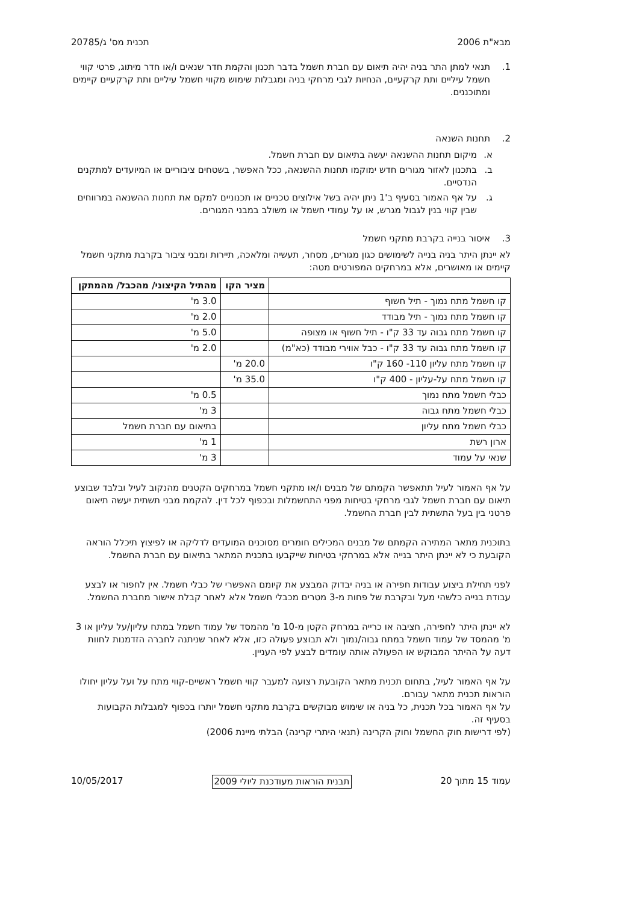מבא"ת 2006 תכנית מס' ג/20785
1. תנאי למתן התר בניה יהיה תיאום עם חברת חשמל בדבר תכנון והקמת חדר שנאים ו/או חדר מיתוג, פרטי קווי חשמל עיליים ותת קרקעיים, הנחיות לגבי מרחקי בניה ומגבלות שימוש מקווי חשמל עיליים ותת קרקעיים קיימים ומתוכננים.
2. תחנות השנאה
א. מיקום תחנות ההשנאה יעשה בתיאום עם חברת חשמל.
ב. בתכנון לאזור מגורים חדש ימוקמו תחנות ההשנאה, ככל האפשר, בשטחים ציבוריים או המיועדים למתקנים הנדסיים.
ג. על אף האמור בסעיף ב'1 ניתן יהיה בשל אילוצים טכניים או תכנוניים למקם את תחנות ההשנאה במרווחים שבין קווי בנין לגבול מגרש, או על עמודי חשמל או משולב במבני המגורים.
3. איסור בנייה בקרבת מתקני חשמל
לא יינתן היתר בניה בנייה לשימושים כגון מגורים, מסחר, תעשיה ומלאכה, תיירות ומבני ציבור בקרבת מתקני חשמל קיימים או מאושרים, אלא במרחקים המפורטים מטה:
| | מציר הקו | מהתיל הקיצוני/ מהכבל/ מהמתקן |
| --- | --- | --- |
| קו חשמל מתח נמוך - תיל חשוף | | 3.0 מ' |
| קו חשמל מתח נמוך - תיל מבודד | | 2.0 מ' |
| קו חשמל מתח גבוה עד 33 ק"ו - תיל חשוף או מצופה | | 5.0 מ' |
| קו חשמל מתח גבוה עד 33 ק"ו - כבל אווירי מבודד (כא"מ) | | 2.0 מ' |
| קו חשמל מתח עליון 110- 160 ק"ו | 20.0 מ' | |
| קו חשמל מתח על-עליון - 400 ק"ו | 35.0 מ' | |
| כבלי חשמל מתח נמוך | | 0.5 מ' |
| כבלי חשמל מתח גבוה | | 3 מ' |
| כבלי חשמל מתח עליון | | בתיאום עם חברת חשמל |
| ארון רשת | | 1 מ' |
| שנאי על עמוד | | 3 מ' |
על אף האמור לעיל תתאפשר הקמתם של מבנים ו/או מתקני חשמל במרחקים הקטנים מהנקוב לעיל ובלבד שבוצע תיאום עם חברת חשמל לגבי מרחקי בטיחות מפני התחשמלות ובכפוף לכל דין. להקמת מבני תשתית יעשה תיאום פרטני בין בעל התשתית לבין חברת החשמל.
בתוכנית מתאר המתירה הקמתם של מבנים המכילים חומרים מסוכנים המועדים לדליקה או לפיצוץ תיכלל הוראה הקובעת כי לא יינתן היתר בנייה אלא במרחקי בטיחות שייקבעו בתכנית המתאר בתיאום עם חברת החשמל.
לפני תחילת ביצוע עבודות חפירה או בניה יבדוק המבצע את קיומם האפשרי של כבלי חשמל. אין לחפור או לבצע עבודת בנייה כלשהי מעל ובקרבת של פחות מ-3 מטרים מכבלי חשמל אלא לאחר קבלת אישור מחברת החשמל.
לא יינתן היתר לחפירה, חציבה או כרייה במרחק הקטן מ-10 מ' מהמסד של עמוד חשמל במתח עליון/על עליון או 3 מ' מהמסד של עמוד חשמל במתח גבוה/נמוך ולא תבוצע פעולה כזו, אלא לאחר שניתנה לחברה הזדמנות לחוות דעה על ההיתר המבוקש או הפעולה אותה עומדים לבצע לפי העניין.
על אף האמור לעיל, בתחום תכנית מתאר הקובעת רצועה למעבר קווי חשמל ראשיים-קווי מתח על ועל עליון יחולו הוראות תכנית מתאר עבורם.
על אף האמור בכל תכנית, כל בניה או שימוש מבוקשים בקרבת מתקני חשמל יותרו בכפוף למגבלות הקבועות בסעיף זה.
(לפי דרישות חוק החשמל וחוק הקרינה (תנאי היתרי קרינה) הבלתי מיינת 2006)
עמוד 15 מתוך 20 תבנית הוראות מעודכנת ליולי 2009 10/05/2017